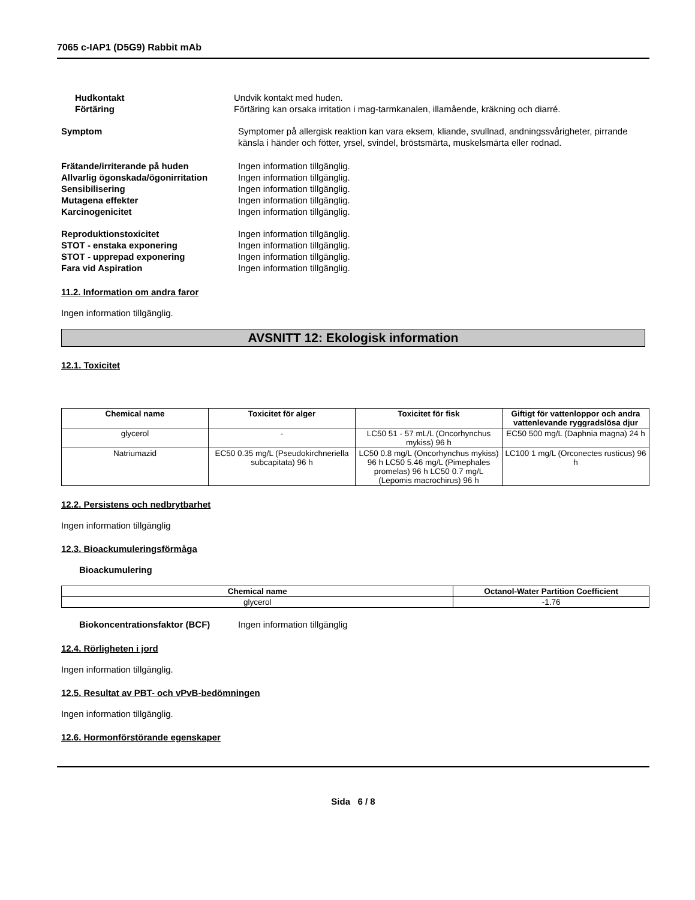7065 c-IAP1 (D5G9) Rabbit mAb
Hudkontakt Undvik kontakt med huden.
Förtäring Förtäring kan orsaka irritation i mag-tarmkanalen, illamående, kräkning och diarré.
Symptom Symptomer på allergisk reaktion kan vara eksem, kliande, svullnad, andningssvårigheter, pirrande känsla i händer och fötter, yrsel, svindel, bröstsmärta, muskelsmärta eller rodnad.
Frätande/irriterande på huden Ingen information tillgänglig.
Allvarlig ögonskada/ögonirritation
Ingen information tillgänglig.
Sensibilisering Ingen information tillgänglig.
Mutagena effekter Ingen information tillgänglig.
Karcinogenicitet Ingen information tillgänglig.
Reproduktionstoxicitet Ingen information tillgänglig.
STOT - enstaka exponering Ingen information tillgänglig.
STOT - upprepad exponering Ingen information tillgänglig.
Fara vid Aspiration Ingen information tillgänglig.
11.2. Information om andra faror
Ingen information tillgänglig.
AVSNITT 12: Ekologisk information
12.1. Toxicitet
| Chemical name | Toxicitet för alger | Toxicitet för fisk | Giftigt för vattenloppor och andra vattenlevande ryggradslösa djur |
| --- | --- | --- | --- |
| glycerol | - | LC50 51 - 57 mL/L (Oncorhynchus mykiss) 96 h | EC50 500 mg/L (Daphnia magna) 24 h |
| Natriumazid | EC50 0.35 mg/L (Pseudokirchneriella subcapitata) 96 h | LC50 0.8 mg/L (Oncorhynchus mykiss) 96 h LC50 5.46 mg/L (Pimephales promelas) 96 h LC50 0.7 mg/L (Lepomis macrochirus) 96 h | LC100 1 mg/L (Orconectes rusticus) 96 h |
12.2. Persistens och nedbrytbarhet
Ingen information tillgänglig
12.3. Bioackumuleringsförmåga
Bioackumulering
| Chemical name | Octanol-Water Partition Coefficient |
| --- | --- |
| glycerol | -1.76 |
Biokoncentrationsfaktor (BCF) Ingen information tillgänglig
12.4. Rörligheten i jord
Ingen information tillgänglig.
12.5. Resultat av PBT- och vPvB-bedömningen
Ingen information tillgänglig.
12.6. Hormonförstörande egenskaper
Sida 6 / 8